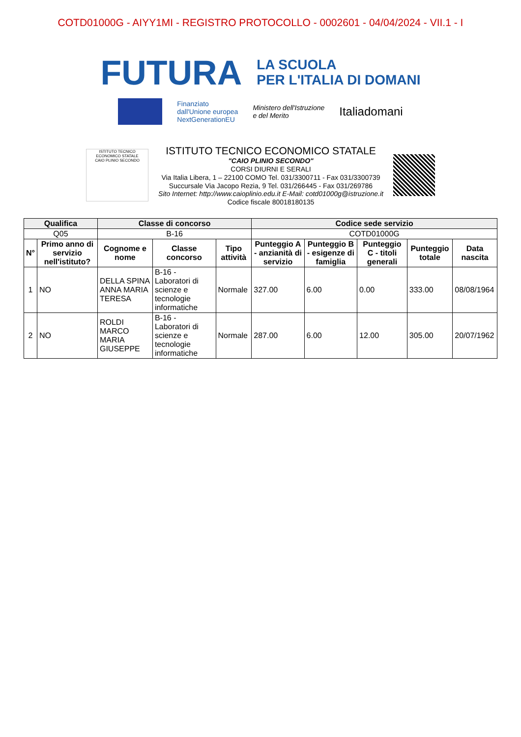COTD01000G - AIYY1MI - REGISTRO PROTOCOLLO - 0002601 - 04/04/2024 - VII.1 - I
FUTURA
LA SCUOLA
PER L'ITALIA DI DOMANI
Finanziato
dall'Unione europea
NextGenerationEU
Ministero dell'Istruzione
e del Merito
Italiadomani
ISTITUTO TECNICO
ECONOMICO STATALE
CAIO PLINIO SECONDO
ISTITUTO TECNICO ECONOMICO STATALE
"CAIO PLINIO SECONDO"
CORSI DIURNI E SERALI
Via Italia Libera, 1 – 22100 COMO Tel. 031/3300711 - Fax 031/3300739
Succursale Via Jacopo Rezia, 9 Tel. 031/266445 - Fax 031/269786
Sito Internet: http://www.caioplinio.edu.it E-Mail: cotd01000g@istruzione.it
Codice fiscale 80018180135
| Qualifica | | Classe di concorso | | | Codice sede servizio | | | | |
| --- | --- | --- | --- | --- | --- | --- | --- | --- | --- |
| Q05 | | B-16 | | | COTD01000G | | | | |
| N° | Primo anno di servizio nell'istituto? | Cognome e nome | Classe concorso | Tipo attività | Punteggio A - anzianità di servizio | Punteggio B - esigenze di famiglia | Punteggio C - titoli generali | Punteggio totale | Data nascita |
| 1 | NO | DELLA SPINA ANNA MARIA TERESA | B-16 - Laboratori di scienze e tecnologie informatiche | Normale | 327.00 | 6.00 | 0.00 | 333.00 | 08/08/1964 |
| 2 | NO | ROLDI MARCO MARIA GIUSEPPE | B-16 - Laboratori di scienze e tecnologie informatiche | Normale | 287.00 | 6.00 | 12.00 | 305.00 | 20/07/1962 |